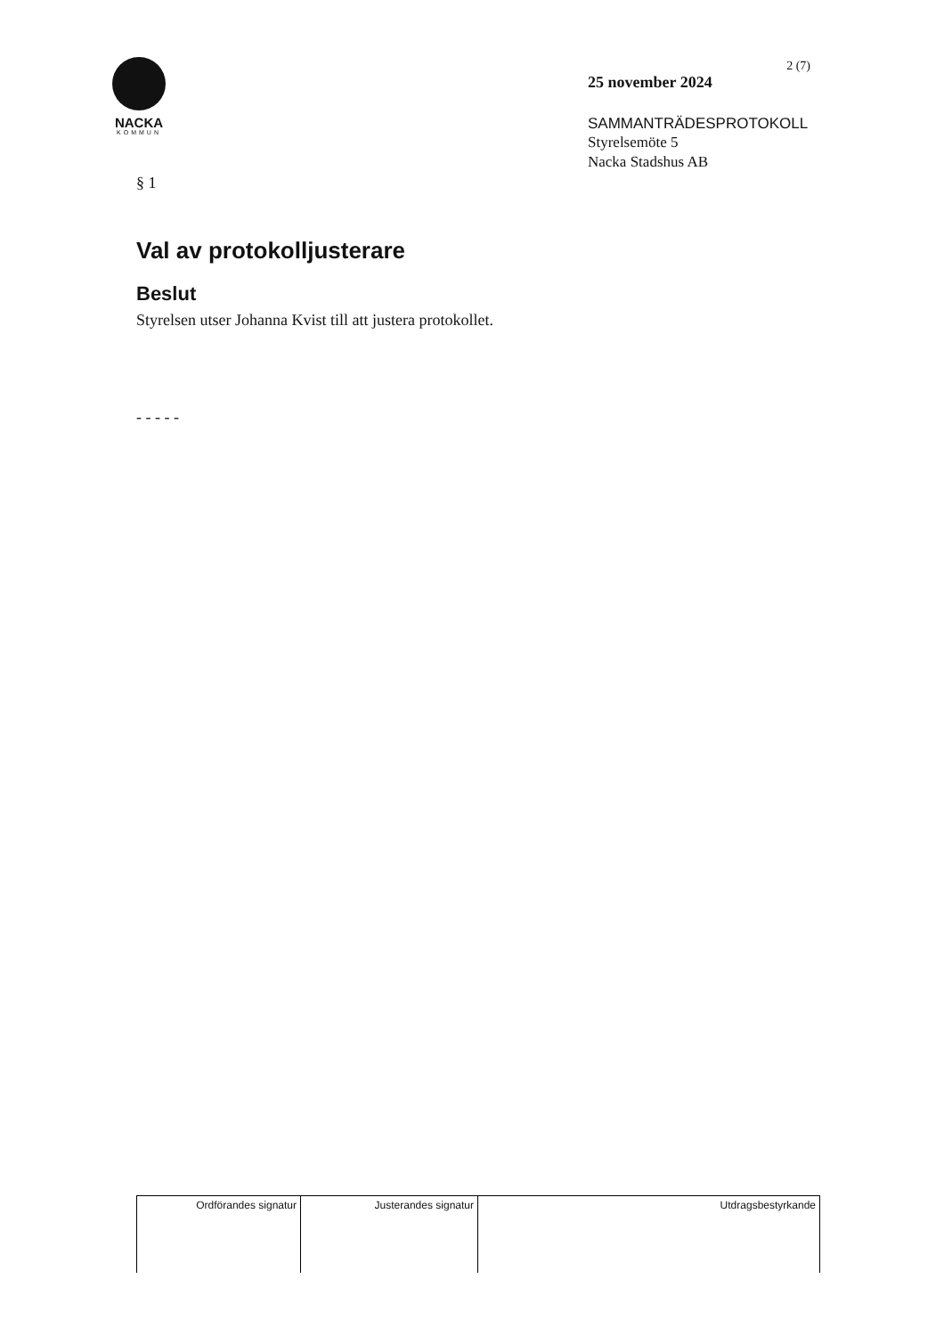NACKA
KOMMUN
2 (7)
25 november 2024
SAMMANTRÄDESPROTOKOLL
Styrelsemöte 5
Nacka Stadshus AB
§ 1
Val av protokolljusterare
Beslut
Styrelsen utser Johanna Kvist till att justera protokollet.
- - - - -
| Ordförandes signatur | Justerandes signatur | Utdragsbestyrkande |